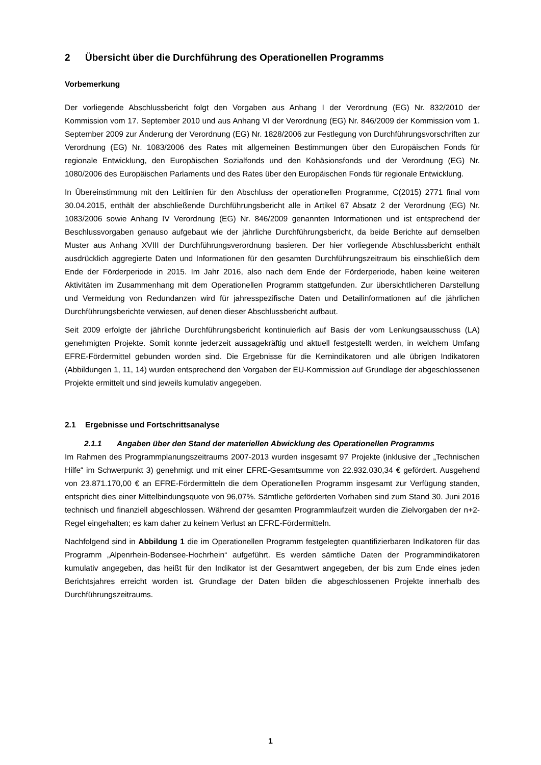2 Übersicht über die Durchführung des Operationellen Programms
Vorbemerkung
Der vorliegende Abschlussbericht folgt den Vorgaben aus Anhang I der Verordnung (EG) Nr. 832/2010 der Kommission vom 17. September 2010 und aus Anhang VI der Verordnung (EG) Nr. 846/2009 der Kommission vom 1. September 2009 zur Änderung der Verordnung (EG) Nr. 1828/2006 zur Festlegung von Durchführungsvorschriften zur Verordnung (EG) Nr. 1083/2006 des Rates mit allgemeinen Bestimmungen über den Europäischen Fonds für regionale Entwicklung, den Europäischen Sozialfonds und den Kohäsionsfonds und der Verordnung (EG) Nr. 1080/2006 des Europäischen Parlaments und des Rates über den Europäischen Fonds für regionale Entwicklung.
In Übereinstimmung mit den Leitlinien für den Abschluss der operationellen Programme, C(2015) 2771 final vom 30.04.2015, enthält der abschließende Durchführungsbericht alle in Artikel 67 Absatz 2 der Verordnung (EG) Nr. 1083/2006 sowie Anhang IV Verordnung (EG) Nr. 846/2009 genannten Informationen und ist entsprechend der Beschlussvorgaben genauso aufgebaut wie der jährliche Durchführungsbericht, da beide Berichte auf demselben Muster aus Anhang XVIII der Durchführungsverordnung basieren. Der hier vorliegende Abschlussbericht enthält ausdrücklich aggregierte Daten und Informationen für den gesamten Durchführungszeitraum bis einschließlich dem Ende der Förderperiode in 2015. Im Jahr 2016, also nach dem Ende der Förderperiode, haben keine weiteren Aktivitäten im Zusammenhang mit dem Operationellen Programm stattgefunden. Zur übersichtlicheren Darstellung und Vermeidung von Redundanzen wird für jahresspezifische Daten und Detailinformationen auf die jährlichen Durchführungsberichte verwiesen, auf denen dieser Abschlussbericht aufbaut.
Seit 2009 erfolgte der jährliche Durchführungsbericht kontinuierlich auf Basis der vom Lenkungsausschuss (LA) genehmigten Projekte. Somit konnte jederzeit aussagekräftig und aktuell festgestellt werden, in welchem Umfang EFRE-Fördermittel gebunden worden sind. Die Ergebnisse für die Kernindikatoren und alle übrigen Indikatoren (Abbildungen 1, 11, 14) wurden entsprechend den Vorgaben der EU-Kommission auf Grundlage der abgeschlossenen Projekte ermittelt und sind jeweils kumulativ angegeben.
2.1 Ergebnisse und Fortschrittsanalyse
2.1.1 Angaben über den Stand der materiellen Abwicklung des Operationellen Programms
Im Rahmen des Programmplanungszeitraums 2007-2013 wurden insgesamt 97 Projekte (inklusive der „Technischen Hilfe“ im Schwerpunkt 3) genehmigt und mit einer EFRE-Gesamtsumme von 22.932.030,34 € gefördert. Ausgehend von 23.871.170,00 € an EFRE-Fördermitteln die dem Operationellen Programm insgesamt zur Verfügung standen, entspricht dies einer Mittelbindungsquote von 96,07%. Sämtliche geförderten Vorhaben sind zum Stand 30. Juni 2016 technisch und finanziell abgeschlossen. Während der gesamten Programmlaufzeit wurden die Zielvorgaben der n+2-Regel eingehalten; es kam daher zu keinem Verlust an EFRE-Fördermitteln.
Nachfolgend sind in Abbildung 1 die im Operationellen Programm festgelegten quantifizierbaren Indikatoren für das Programm „Alpenrhein-Bodensee-Hochrhein“ aufgeführt. Es werden sämtliche Daten der Programmindikatoren kumulativ angegeben, das heißt für den Indikator ist der Gesamtwert angegeben, der bis zum Ende eines jeden Berichtsjahres erreicht worden ist. Grundlage der Daten bilden die abgeschlossenen Projekte innerhalb des Durchführungszeitraums.
1